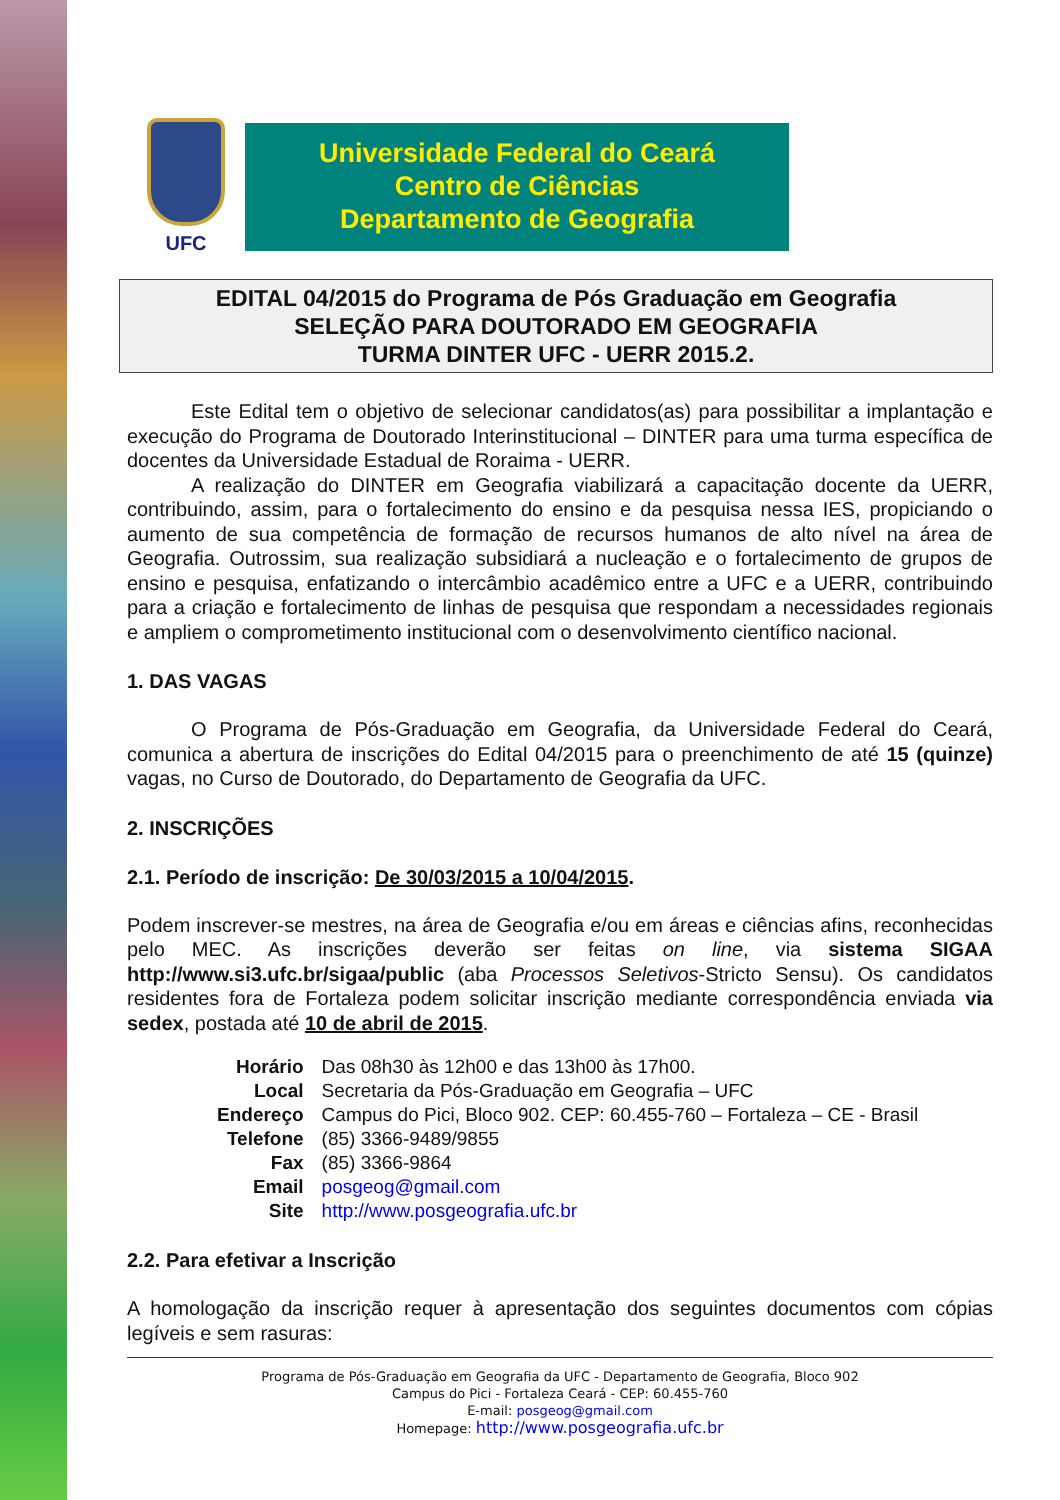UFC
Universidade Federal do Ceará
Centro de Ciências
Departamento de Geografia
EDITAL 04/2015 do Programa de Pós Graduação em Geografia
SELEÇÃO PARA DOUTORADO EM GEOGRAFIA
TURMA DINTER UFC - UERR 2015.2.
Este Edital tem o objetivo de selecionar candidatos(as) para possibilitar a implantação e execução do Programa de Doutorado Interinstitucional – DINTER para uma turma específica de docentes da Universidade Estadual de Roraima - UERR.
A realização do DINTER em Geografia viabilizará a capacitação docente da UERR, contribuindo, assim, para o fortalecimento do ensino e da pesquisa nessa IES, propiciando o aumento de sua competência de formação de recursos humanos de alto nível na área de Geografia. Outrossim, sua realização subsidiará a nucleação e o fortalecimento de grupos de ensino e pesquisa, enfatizando o intercâmbio acadêmico entre a UFC e a UERR, contribuindo para a criação e fortalecimento de linhas de pesquisa que respondam a necessidades regionais e ampliem o comprometimento institucional com o desenvolvimento científico nacional.
1. DAS VAGAS
O Programa de Pós-Graduação em Geografia, da Universidade Federal do Ceará, comunica a abertura de inscrições do Edital 04/2015 para o preenchimento de até 15 (quinze) vagas, no Curso de Doutorado, do Departamento de Geografia da UFC.
2. INSCRIÇÕES
2.1. Período de inscrição: De 30/03/2015 a 10/04/2015.
Podem inscrever-se mestres, na área de Geografia e/ou em áreas e ciências afins, reconhecidas pelo MEC. As inscrições deverão ser feitas on line, via sistema SIGAA http://www.si3.ufc.br/sigaa/public (aba Processos Seletivos-Stricto Sensu). Os candidatos residentes fora de Fortaleza podem solicitar inscrição mediante correspondência enviada via sedex, postada até 10 de abril de 2015.
| Horário | Das 08h30 às 12h00 e das 13h00 às 17h00. |
| Local | Secretaria da Pós-Graduação em Geografia – UFC |
| Endereço | Campus do Pici, Bloco 902. CEP: 60.455-760 – Fortaleza – CE - Brasil |
| Telefone | (85) 3366-9489/9855 |
| Fax | (85) 3366-9864 |
| Email | posgeog@gmail.com |
| Site | http://www.posgeografia.ufc.br |
2.2. Para efetivar a Inscrição
A homologação da inscrição requer à apresentação dos seguintes documentos com cópias legíveis e sem rasuras:
Programa de Pós-Graduação em Geografia da UFC - Departamento de Geografia, Bloco 902
Campus do Pici - Fortaleza Ceará - CEP: 60.455-760
E-mail: posgeog@gmail.com
Homepage: http://www.posgeografia.ufc.br